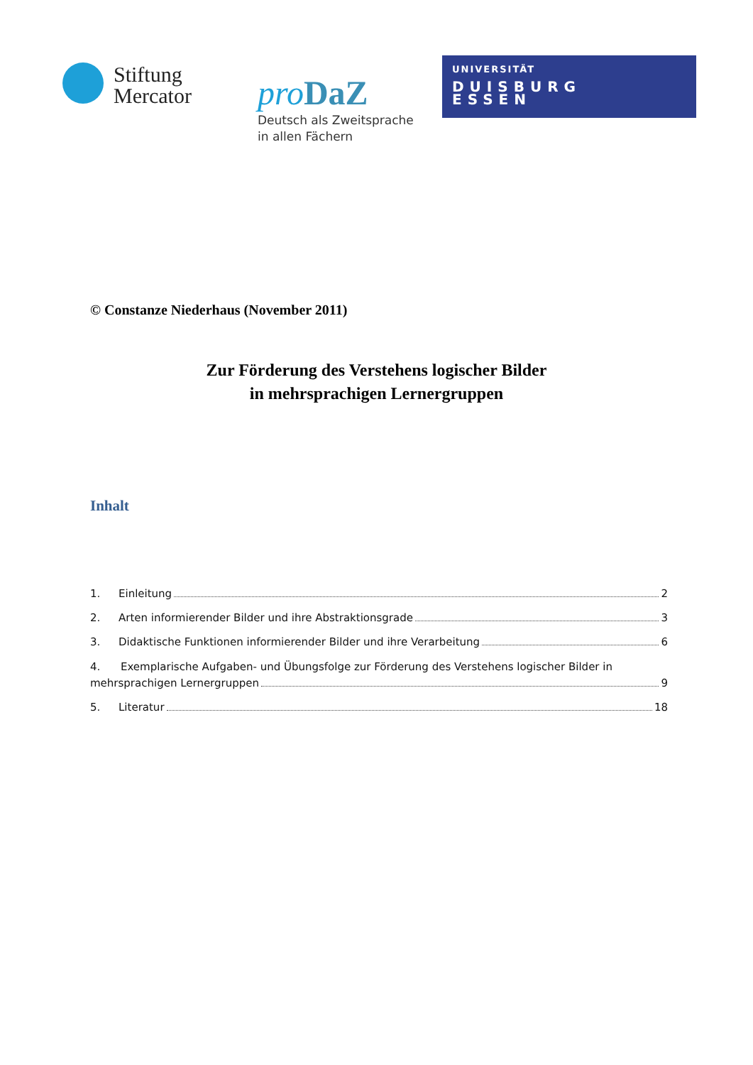Stiftung
Mercator
pro DaZ
Deutsch als Zweitsprache
in allen Fächern
UNIVERSITÄT
DUISBURG
ESSEN
© Constanze Niederhaus (November 2011)
Zur Förderung des Verstehens logischer Bilder
in mehrsprachigen Lernergruppen
Inhalt
1. Einleitung 2
2. Arten informierender Bilder und ihre Abstraktionsgrade 3
3. Didaktische Funktionen informierender Bilder und ihre Verarbeitung 6
4. Exemplarische Aufgaben- und Übungsfolge zur Förderung des Verstehens logischer Bilder in
mehrsprachigen Lernergruppen 9
5. Literatur 18